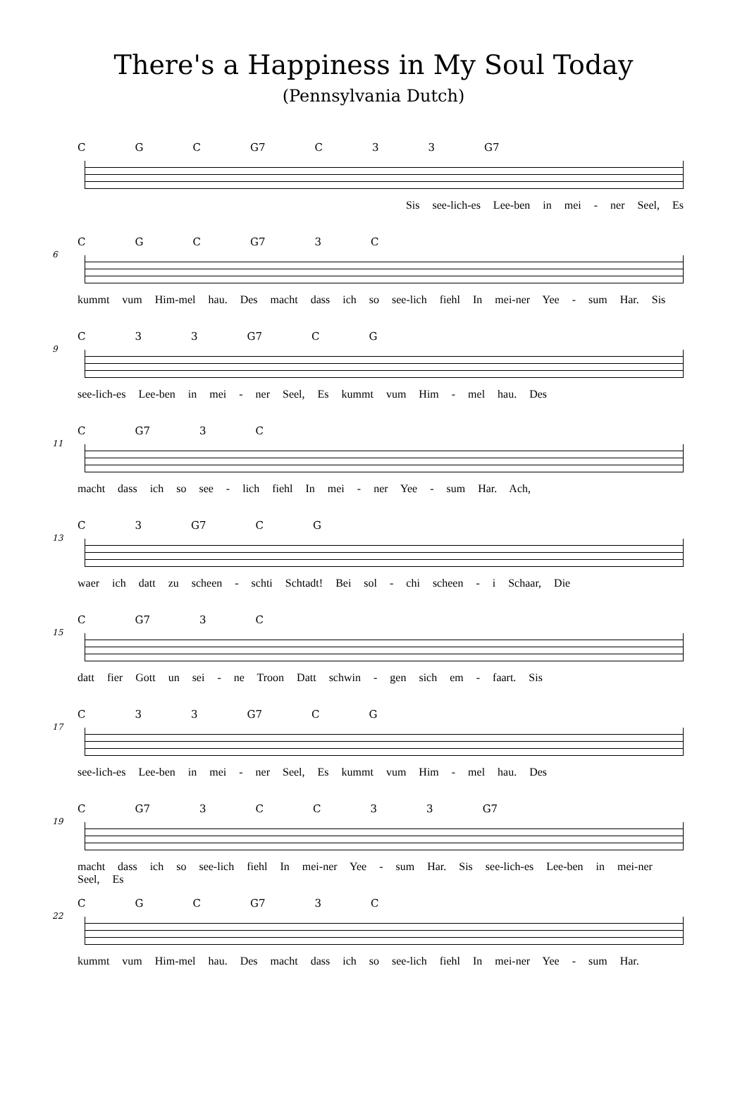There's a Happiness in My Soul Today
(Pennsylvania Dutch)
C G C G7 C 3 3 G7
Sis see-lich-es Lee-ben in mei - ner Seel, Es
6
C G C G7 3 C
kummt vum Him-mel hau. Des macht dass ich so see-lich fiehl In mei-ner Yee - sum Har. Sis
9
C 3 3 G7 C G
see-lich-es Lee-ben in mei - ner Seel, Es kummt vum Him - mel hau. Des
11
C G7 3 C
macht dass ich so see - lich fiehl In mei - ner Yee - sum Har. Ach,
13
C 3 G7 C G
waer ich datt zu scheen - schti Schtadt! Bei sol - chi scheen - i Schaar, Die
15
C G7 3 C
datt fier Gott un sei - ne Troon Datt schwin - gen sich em - faart. Sis
17
C 3 3 G7 C G
see-lich-es Lee-ben in mei - ner Seel, Es kummt vum Him - mel hau. Des
19
C G7 3 CC 33 G7
macht dass ich so see-lich fiehl In mei-ner Yee - sum Har. Sis see-lich-es Lee-ben in mei-ner Seel, Es
22
C G C G7 3 C
kummt vum Him-mel hau. Des macht dass ich so see-lich fiehl In mei-ner Yee - sum Har.